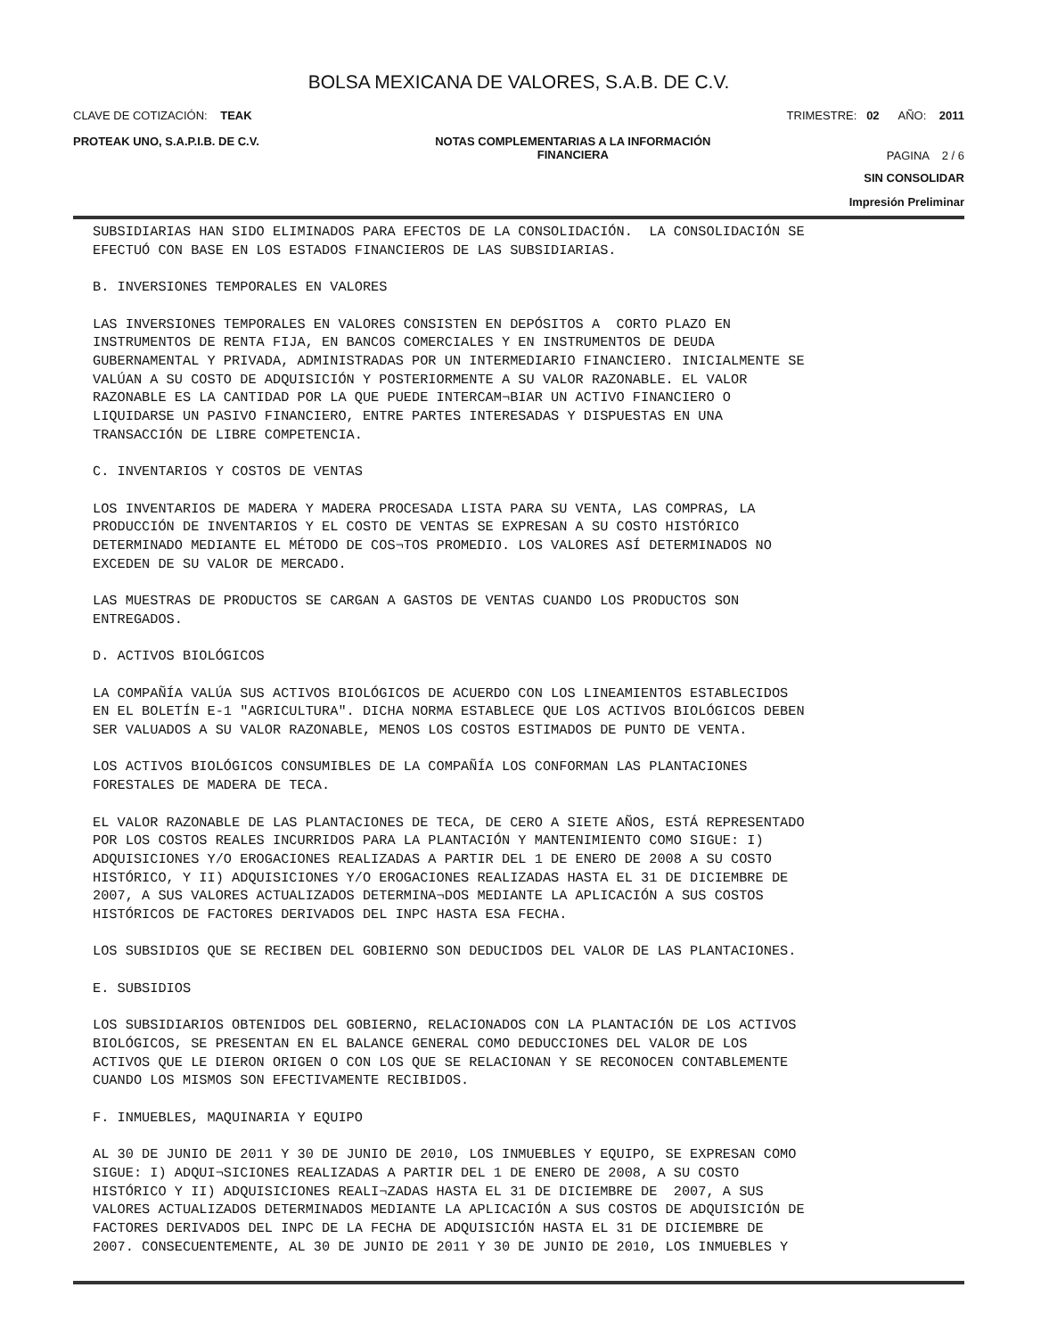BOLSA MEXICANA DE VALORES, S.A.B. DE C.V.
CLAVE DE COTIZACIÓN: TEAK TRIMESTRE: 02 AÑO: 2011
PROTEAK UNO, S.A.P.I.B. DE C.V. NOTAS COMPLEMENTARIAS A LA INFORMACIÓN
FINANCIERA PAGINA 2 / 6
SIN CONSOLIDAR
Impresión Preliminar
SUBSIDIARIAS HAN SIDO ELIMINADOS PARA EFECTOS DE LA CONSOLIDACIÓN.  LA CONSOLIDACIÓN SE
EFECTUÓ CON BASE EN LOS ESTADOS FINANCIEROS DE LAS SUBSIDIARIAS.

B. INVERSIONES TEMPORALES EN VALORES

LAS INVERSIONES TEMPORALES EN VALORES CONSISTEN EN DEPÓSITOS A  CORTO PLAZO EN
INSTRUMENTOS DE RENTA FIJA, EN BANCOS COMERCIALES Y EN INSTRUMENTOS DE DEUDA
GUBERNAMENTAL Y PRIVADA, ADMINISTRADAS POR UN INTERMEDIARIO FINANCIERO. INICIALMENTE SE
VALÚAN A SU COSTO DE ADQUISICIÓN Y POSTERIORMENTE A SU VALOR RAZONABLE. EL VALOR
RAZONABLE ES LA CANTIDAD POR LA QUE PUEDE INTERCAM¬BIAR UN ACTIVO FINANCIERO O
LIQUIDARSE UN PASIVO FINANCIERO, ENTRE PARTES INTERESADAS Y DISPUESTAS EN UNA
TRANSACCIÓN DE LIBRE COMPETENCIA.

C. INVENTARIOS Y COSTOS DE VENTAS

LOS INVENTARIOS DE MADERA Y MADERA PROCESADA LISTA PARA SU VENTA, LAS COMPRAS, LA
PRODUCCIÓN DE INVENTARIOS Y EL COSTO DE VENTAS SE EXPRESAN A SU COSTO HISTÓRICO
DETERMINADO MEDIANTE EL MÉTODO DE COS¬TOS PROMEDIO. LOS VALORES ASÍ DETERMINADOS NO
EXCEDEN DE SU VALOR DE MERCADO.

LAS MUESTRAS DE PRODUCTOS SE CARGAN A GASTOS DE VENTAS CUANDO LOS PRODUCTOS SON
ENTREGADOS.

D. ACTIVOS BIOLÓGICOS

LA COMPAÑÍA VALÚA SUS ACTIVOS BIOLÓGICOS DE ACUERDO CON LOS LINEAMIENTOS ESTABLECIDOS
EN EL BOLETÍN E-1 "AGRICULTURA". DICHA NORMA ESTABLECE QUE LOS ACTIVOS BIOLÓGICOS DEBEN
SER VALUADOS A SU VALOR RAZONABLE, MENOS LOS COSTOS ESTIMADOS DE PUNTO DE VENTA.

LOS ACTIVOS BIOLÓGICOS CONSUMIBLES DE LA COMPAÑÍA LOS CONFORMAN LAS PLANTACIONES
FORESTALES DE MADERA DE TECA.

EL VALOR RAZONABLE DE LAS PLANTACIONES DE TECA, DE CERO A SIETE AÑOS, ESTÁ REPRESENTADO
POR LOS COSTOS REALES INCURRIDOS PARA LA PLANTACIÓN Y MANTENIMIENTO COMO SIGUE: I)
ADQUISICIONES Y/O EROGACIONES REALIZADAS A PARTIR DEL 1 DE ENERO DE 2008 A SU COSTO
HISTÓRICO, Y II) ADQUISICIONES Y/O EROGACIONES REALIZADAS HASTA EL 31 DE DICIEMBRE DE
2007, A SUS VALORES ACTUALIZADOS DETERMINA¬DOS MEDIANTE LA APLICACIÓN A SUS COSTOS
HISTÓRICOS DE FACTORES DERIVADOS DEL INPC HASTA ESA FECHA.

LOS SUBSIDIOS QUE SE RECIBEN DEL GOBIERNO SON DEDUCIDOS DEL VALOR DE LAS PLANTACIONES.

E. SUBSIDIOS

LOS SUBSIDIARIOS OBTENIDOS DEL GOBIERNO, RELACIONADOS CON LA PLANTACIÓN DE LOS ACTIVOS
BIOLÓGICOS, SE PRESENTAN EN EL BALANCE GENERAL COMO DEDUCCIONES DEL VALOR DE LOS
ACTIVOS QUE LE DIERON ORIGEN O CON LOS QUE SE RELACIONAN Y SE RECONOCEN CONTABLEMENTE
CUANDO LOS MISMOS SON EFECTIVAMENTE RECIBIDOS.

F. INMUEBLES, MAQUINARIA Y EQUIPO

AL 30 DE JUNIO DE 2011 Y 30 DE JUNIO DE 2010, LOS INMUEBLES Y EQUIPO, SE EXPRESAN COMO
SIGUE: I) ADQUI¬SICIONES REALIZADAS A PARTIR DEL 1 DE ENERO DE 2008, A SU COSTO
HISTÓRICO Y II) ADQUISICIONES REALI¬ZADAS HASTA EL 31 DE DICIEMBRE DE  2007, A SUS
VALORES ACTUALIZADOS DETERMINADOS MEDIANTE LA APLICACIÓN A SUS COSTOS DE ADQUISICIÓN DE
FACTORES DERIVADOS DEL INPC DE LA FECHA DE ADQUISICIÓN HASTA EL 31 DE DICIEMBRE DE
2007. CONSECUENTEMENTE, AL 30 DE JUNIO DE 2011 Y 30 DE JUNIO DE 2010, LOS INMUEBLES Y